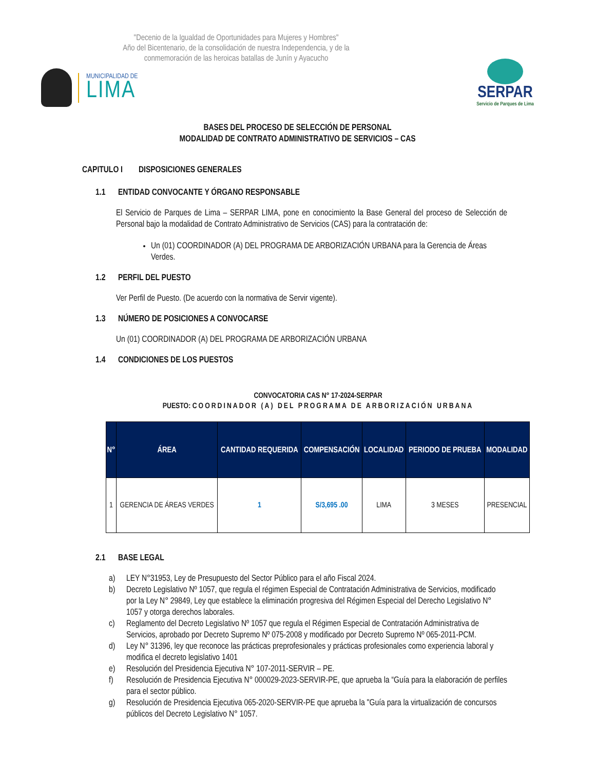"Decenio de la Igualdad de Oportunidades para Mujeres y Hombres"
Año del Bicentenario, de la consolidación de nuestra Independencia, y de la conmemoración de las heroicas batallas de Junín y Ayacucho
MUNICIPALIDAD DE
LIMA
SERPAR
Servicio de Parques de Lima
BASES DEL PROCESO DE SELECCIÓN DE PERSONAL
MODALIDAD DE CONTRATO ADMINISTRATIVO DE SERVICIOS – CAS
CAPITULO I DISPOSICIONES GENERALES
1.1 ENTIDAD CONVOCANTE Y ÓRGANO RESPONSABLE
El Servicio de Parques de Lima – SERPAR LIMA, pone en conocimiento la Base General del proceso de Selección de Personal bajo la modalidad de Contrato Administrativo de Servicios (CAS) para la contratación de:
Un (01) COORDINADOR (A) DEL PROGRAMA DE ARBORIZACIÓN URBANA para la Gerencia de Áreas Verdes.
1.2 PERFIL DEL PUESTO
Ver Perfil de Puesto. (De acuerdo con la normativa de Servir vigente).
1.3 NÚMERO DE POSICIONES A CONVOCARSE
Un (01) COORDINADOR (A) DEL PROGRAMA DE ARBORIZACIÓN URBANA
1.4 CONDICIONES DE LOS PUESTOS
CONVOCATORIA CAS N° 17-2024-SERPAR
PUESTO: COORDINADOR (A) DEL PROGRAMA DE ARBORIZACIÓN URBANA
| N° | ÁREA | CANTIDAD REQUERIDA | COMPENSACIÓN | LOCALIDAD | PERIODO DE PRUEBA | MODALIDAD |
| --- | --- | --- | --- | --- | --- | --- |
| 1 | GERENCIA DE ÁREAS VERDES | 1 | S/3,695 .00 | LIMA | 3 MESES | PRESENCIAL |
2.1 BASE LEGAL
a) LEY N°31953, Ley de Presupuesto del Sector Público para el año Fiscal 2024.
b) Decreto Legislativo Nº 1057, que regula el régimen Especial de Contratación Administrativa de Servicios, modificado por la Ley N° 29849, Ley que establece la eliminación progresiva del Régimen Especial del Derecho Legislativo N° 1057 y otorga derechos laborales.
c) Reglamento del Decreto Legislativo Nº 1057 que regula el Régimen Especial de Contratación Administrativa de Servicios, aprobado por Decreto Supremo Nº 075-2008 y modificado por Decreto Supremo Nº 065-2011-PCM.
d) Ley N° 31396, ley que reconoce las prácticas preprofesionales y prácticas profesionales como experiencia laboral y modifica el decreto legislativo 1401
e) Resolución del Presidencia Ejecutiva N° 107-2011-SERVIR – PE.
f) Resolución de Presidencia Ejecutiva N° 000029-2023-SERVIR-PE, que aprueba la “Guía para la elaboración de perfiles para el sector público.
g) Resolución de Presidencia Ejecutiva 065-2020-SERVIR-PE que aprueba la "Guía para la virtualización de concursos públicos del Decreto Legislativo N° 1057.